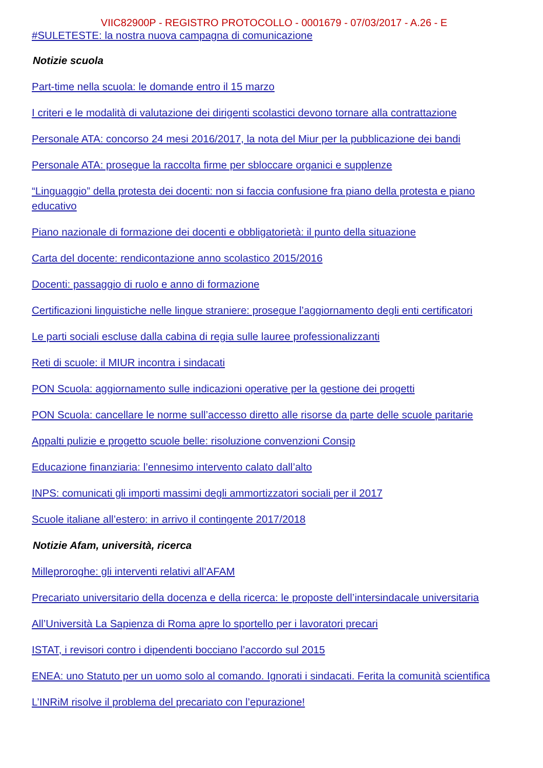VIIC82900P - REGISTRO PROTOCOLLO - 0001679 - 07/03/2017 - A.26 - E
#SULETESTE: la nostra nuova campagna di comunicazione
Notizie scuola
Part-time nella scuola: le domande entro il 15 marzo
I criteri e le modalità di valutazione dei dirigenti scolastici devono tornare alla contrattazione
Personale ATA: concorso 24 mesi 2016/2017, la nota del Miur per la pubblicazione dei bandi
Personale ATA: prosegue la raccolta firme per sbloccare organici e supplenze
“Linguaggio” della protesta dei docenti: non si faccia confusione fra piano della protesta e piano educativo
Piano nazionale di formazione dei docenti e obbligatorietà: il punto della situazione
Carta del docente: rendicontazione anno scolastico 2015/2016
Docenti: passaggio di ruolo e anno di formazione
Certificazioni linguistiche nelle lingue straniere: prosegue l’aggiornamento degli enti certificatori
Le parti sociali escluse dalla cabina di regia sulle lauree professionalizzanti
Reti di scuole: il MIUR incontra i sindacati
PON Scuola: aggiornamento sulle indicazioni operative per la gestione dei progetti
PON Scuola: cancellare le norme sull’accesso diretto alle risorse da parte delle scuole paritarie
Appalti pulizie e progetto scuole belle: risoluzione convenzioni Consip
Educazione finanziaria: l’ennesimo intervento calato dall’alto
INPS: comunicati gli importi massimi degli ammortizzatori sociali per il 2017
Scuole italiane all’estero: in arrivo il contingente 2017/2018
Notizie Afam, università, ricerca
Milleproroghe: gli interventi relativi all’AFAM
Precariato universitario della docenza e della ricerca: le proposte dell’intersindacale universitaria
All’Università La Sapienza di Roma apre lo sportello per i lavoratori precari
ISTAT, i revisori contro i dipendenti bocciano l’accordo sul 2015
ENEA: uno Statuto per un uomo solo al comando. Ignorati i sindacati. Ferita la comunità scientifica
L’INRiM risolve il problema del precariato con l’epurazione!